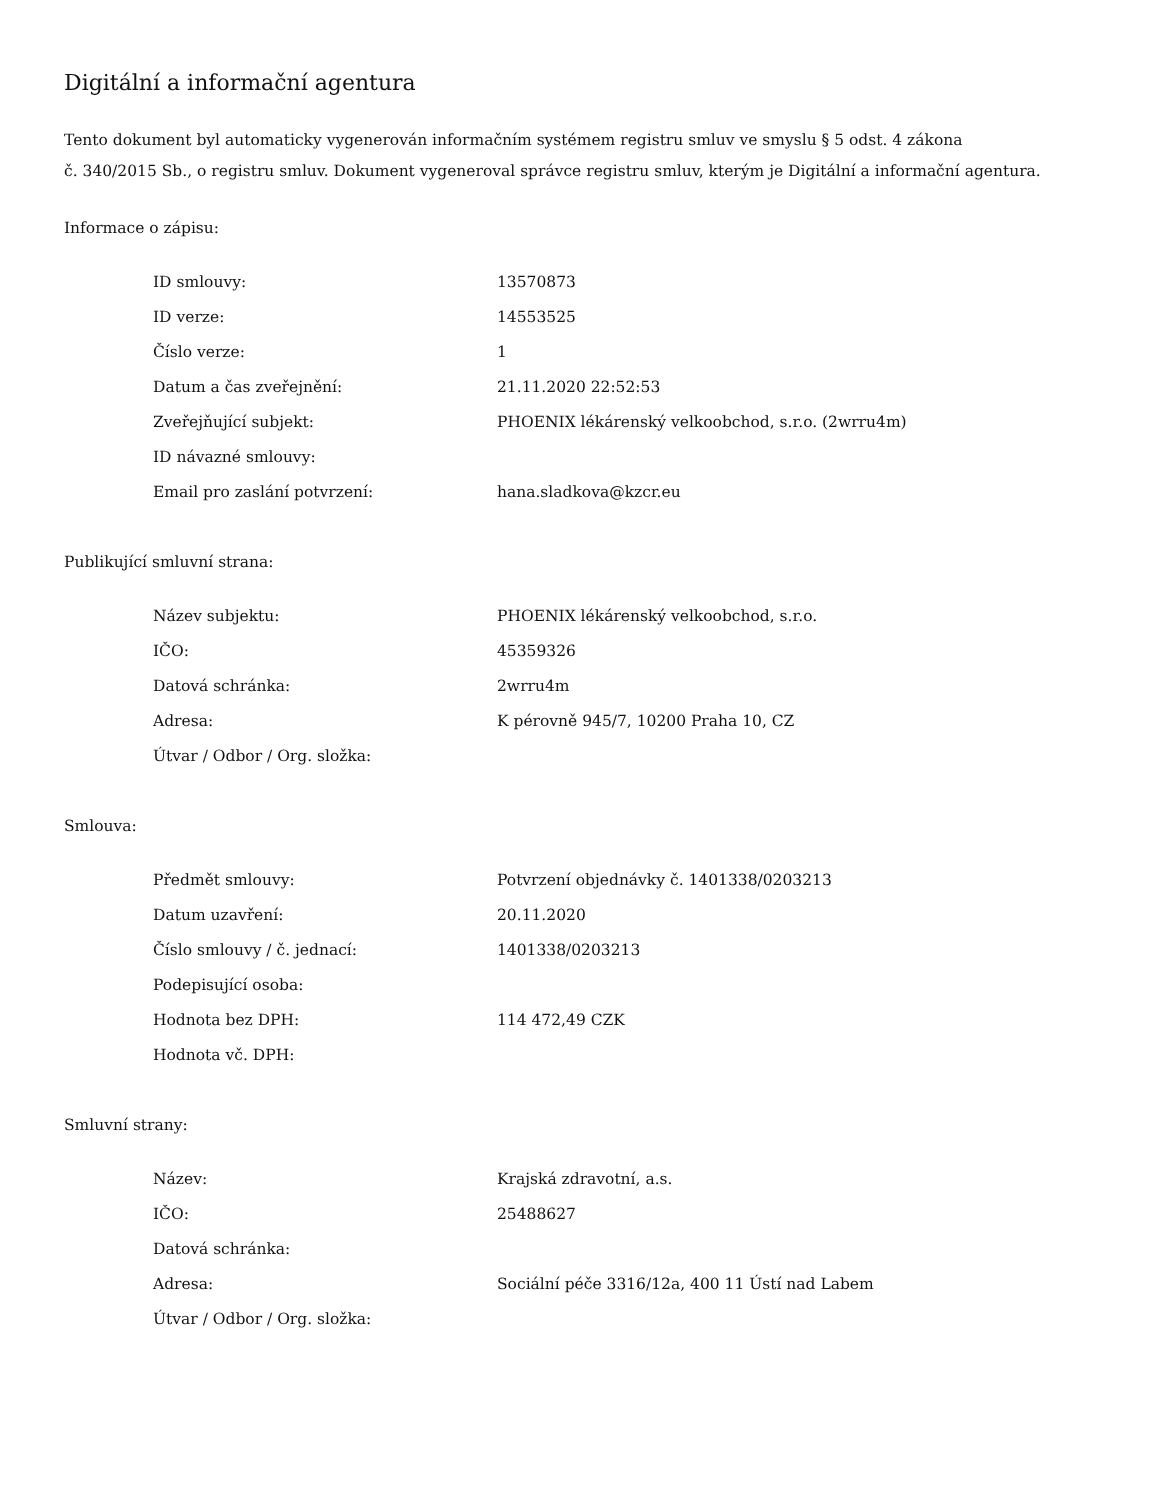Digitální a informační agentura
Tento dokument byl automaticky vygenerován informačním systémem registru smluv ve smyslu § 5 odst. 4 zákona
č. 340/2015 Sb., o registru smluv. Dokument vygeneroval správce registru smluv, kterým je Digitální a informační agentura.
Informace o zápisu:
| ID smlouvy: | 13570873 |
| ID verze: | 14553525 |
| Číslo verze: | 1 |
| Datum a čas zveřejnění: | 21.11.2020 22:52:53 |
| Zveřejňující subjekt: | PHOENIX lékárenský velkoobchod, s.r.o. (2wrru4m) |
| ID návazné smlouvy: | |
| Email pro zaslání potvrzení: | hana.sladkova@kzcr.eu |
Publikující smluvní strana:
| Název subjektu: | PHOENIX lékárenský velkoobchod, s.r.o. |
| IČO: | 45359326 |
| Datová schránka: | 2wrru4m |
| Adresa: | K pérovně 945/7, 10200 Praha 10, CZ |
| Útvar / Odbor / Org. složka: | |
Smlouva:
| Předmět smlouvy: | Potvrzení objednávky č. 1401338/0203213 |
| Datum uzavření: | 20.11.2020 |
| Číslo smlouvy / č. jednací: | 1401338/0203213 |
| Podepisující osoba: | |
| Hodnota bez DPH: | 114 472,49 CZK |
| Hodnota vč. DPH: | |
Smluvní strany:
| Název: | Krajská zdravotní, a.s. |
| IČO: | 25488627 |
| Datová schránka: | |
| Adresa: | Sociální péče 3316/12a, 400 11 Ústí nad Labem |
| Útvar / Odbor / Org. složka: | |